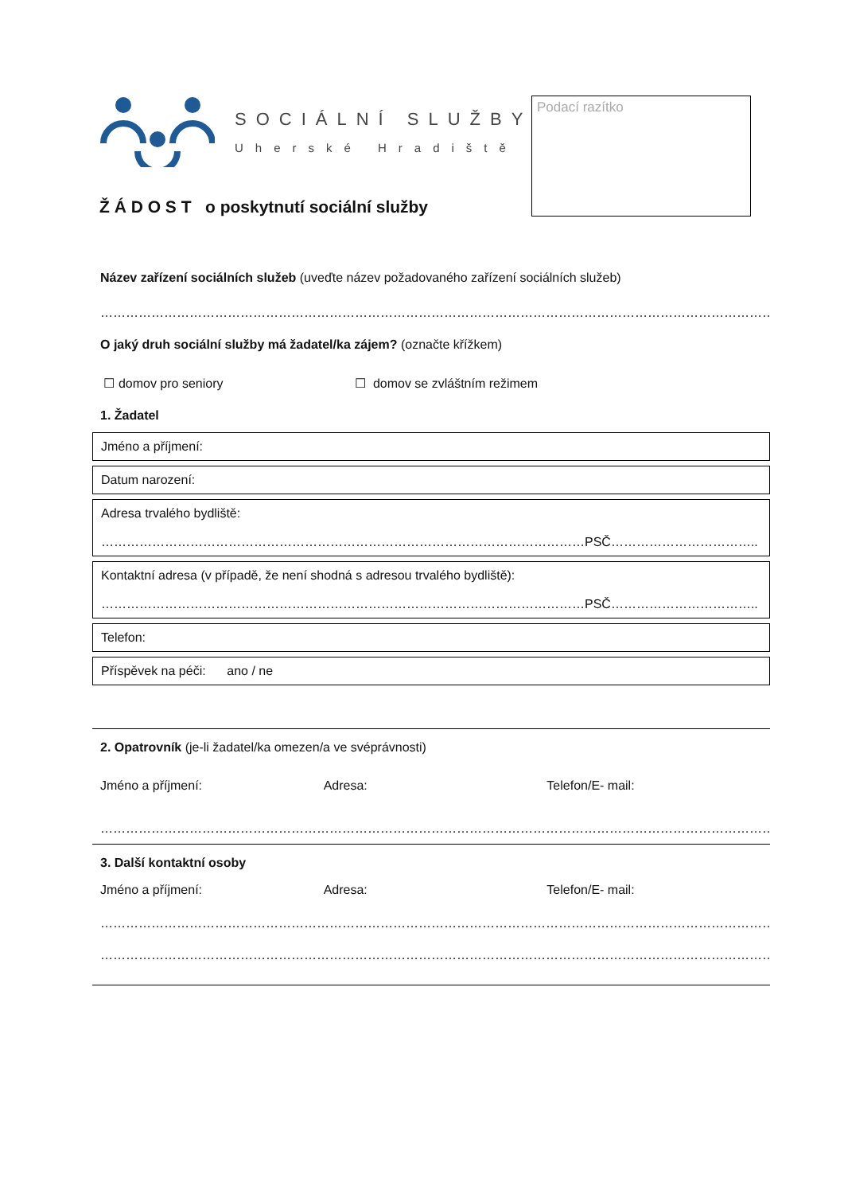SOCIÁLNÍ SLUŽBY
Uherské Hradiště
Ž Á D O S T o poskytnutí sociální služby
Podací razítko
Název zařízení sociálních služeb (uveďte název požadovaného zařízení sociálních služeb)
……………………………………………………………………………………………………………………………………………………………
O jaký druh sociální služby má žadatel/ka zájem? (označte křížkem)
☐ domov pro seniory ☐ domov se zvláštním režimem
1. Žadatel
Jméno a příjmení:
Datum narození:
Adresa trvalého bydliště:
……………………………………………………………………………………………………PSČ……………………………..
Kontaktní adresa (v případě, že není shodná s adresou trvalého bydliště):
……………………………………………………………………………………………………PSČ……………………………..
Telefon:
Příspěvek na péči: ano / ne
2. Opatrovník (je-li žadatel/ka omezen/a ve svéprávnosti)
Jméno a příjmení: Adresa: Telefon/E- mail:
…………………………………………………………………………………………………………………………………………………………
3. Další kontaktní osoby
Jméno a příjmení: Adresa: Telefon/E- mail:
……………………………………………………………………………………………………………………………………………………………
……………………………………………………………………………………………………………………………………………………………